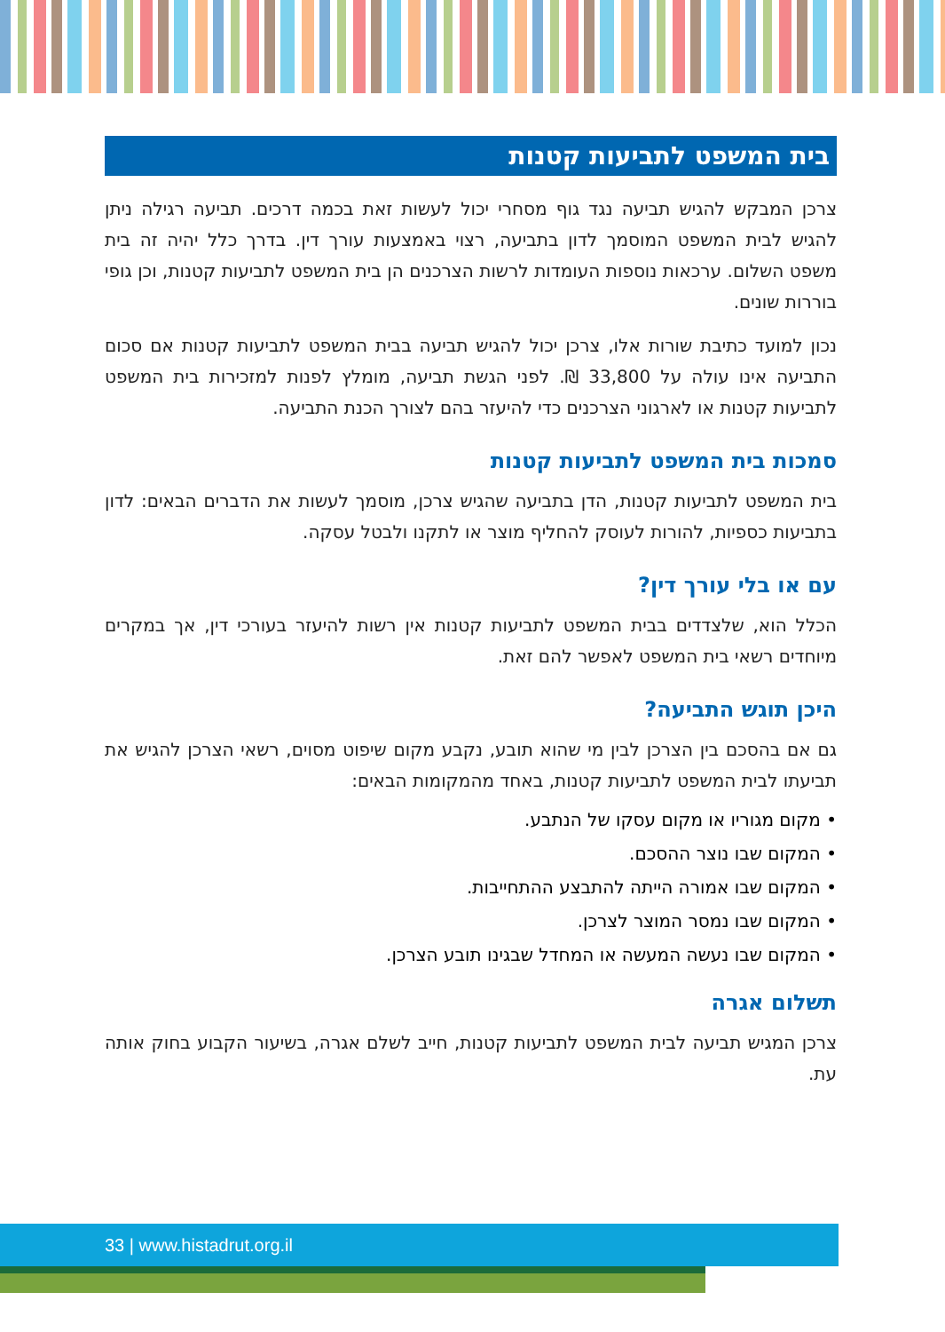בית המשפט לתביעות קטנות
צרכן המבקש להגיש תביעה נגד גוף מסחרי יכול לעשות זאת בכמה דרכים. תביעה רגילה ניתן להגיש לבית המשפט המוסמך לדון בתביעה, רצוי באמצעות עורך דין. בדרך כלל יהיה זה בית משפט השלום. ערכאות נוספות העומדות לרשות הצרכנים הן בית המשפט לתביעות קטנות, וכן גופי בוררות שונים.
נכון למועד כתיבת שורות אלו, צרכן יכול להגיש תביעה בבית המשפט לתביעות קטנות אם סכום התביעה אינו עולה על 33,800 ₪. לפני הגשת תביעה, מומלץ לפנות למזכירות בית המשפט לתביעות קטנות או לארגוני הצרכנים כדי להיעזר בהם לצורך הכנת התביעה.
סמכות בית המשפט לתביעות קטנות
בית המשפט לתביעות קטנות, הדן בתביעה שהגיש צרכן, מוסמך לעשות את הדברים הבאים: לדון בתביעות כספיות, להורות לעוסק להחליף מוצר או לתקנו ולבטל עסקה.
עם או בלי עורך דין?
הכלל הוא, שלצדדים בבית המשפט לתביעות קטנות אין רשות להיעזר בעורכי דין, אך במקרים מיוחדים רשאי בית המשפט לאפשר להם זאת.
היכן תוגש התביעה?
גם אם בהסכם בין הצרכן לבין מי שהוא תובע, נקבע מקום שיפוט מסוים, רשאי הצרכן להגיש את תביעתו לבית המשפט לתביעות קטנות, באחד מהמקומות הבאים:
• מקום מגוריו או מקום עסקו של הנתבע.
• המקום שבו נוצר ההסכם.
• המקום שבו אמורה הייתה להתבצע ההתחייבות.
• המקום שבו נמסר המוצר לצרכן.
• המקום שבו נעשה המעשה או המחדל שבגינו תובע הצרכן.
תשלום אגרה
צרכן המגיש תביעה לבית המשפט לתביעות קטנות, חייב לשלם אגרה, בשיעור הקבוע בחוק אותה עת.
33 | www.histadrut.org.il